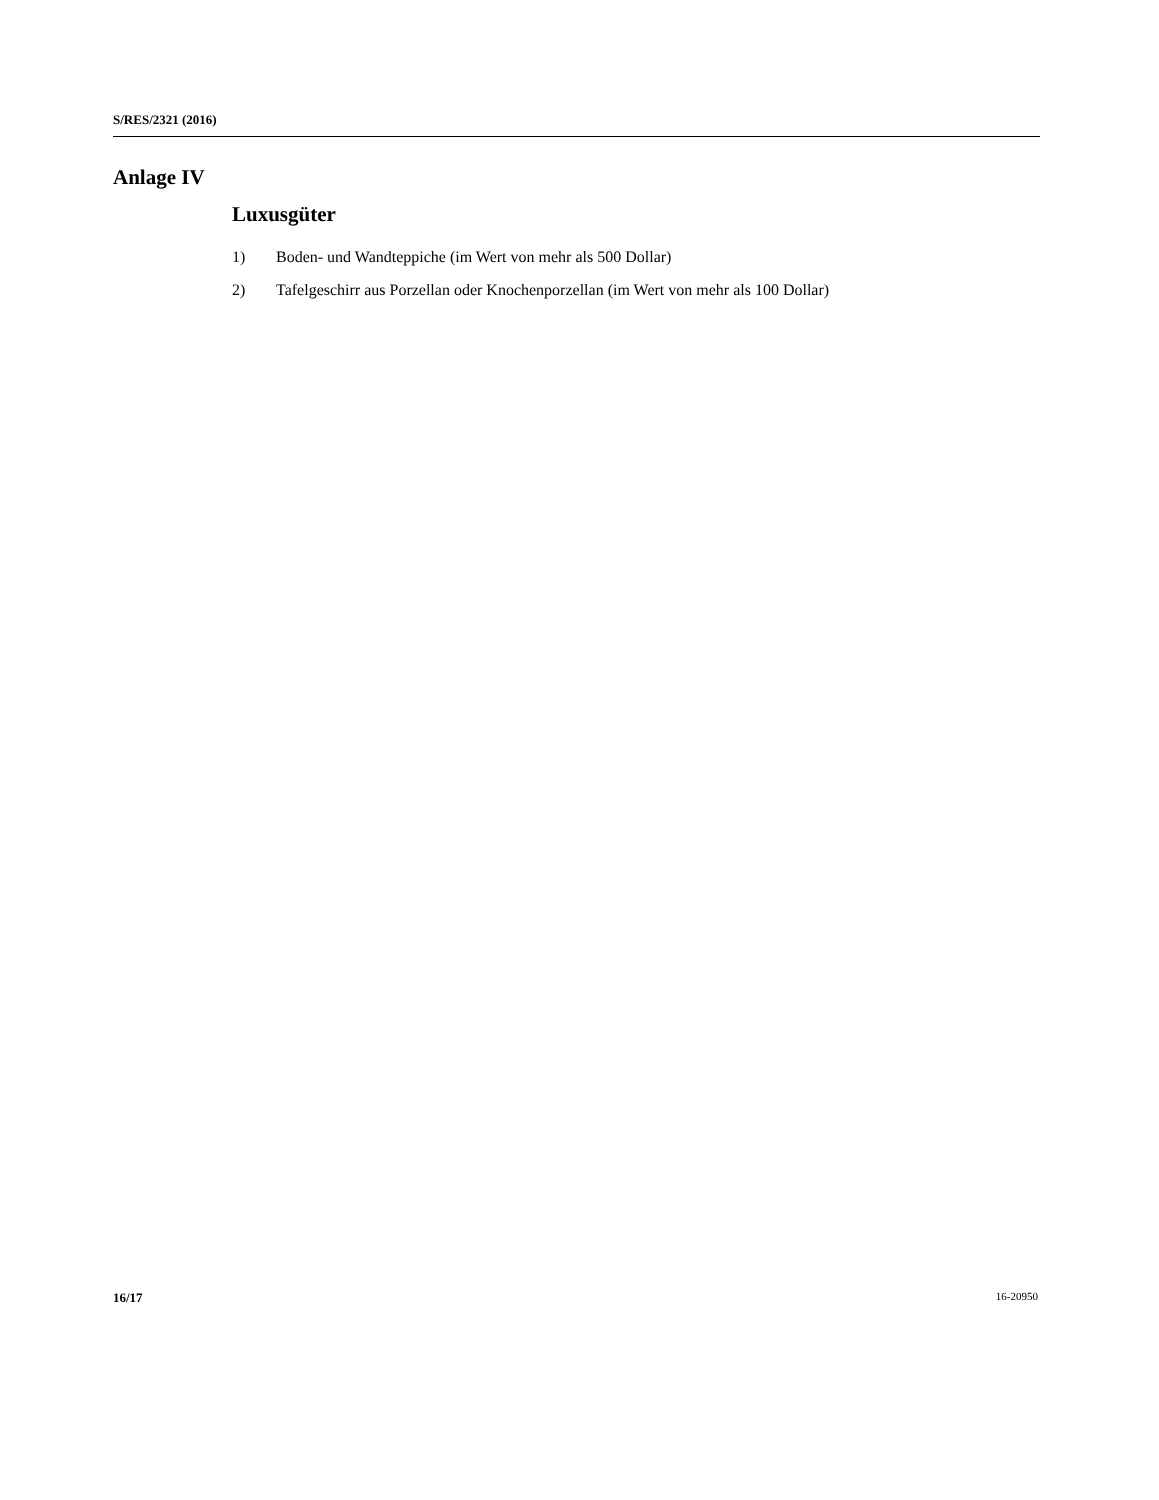S/RES/2321 (2016)
Anlage IV
Luxusgüter
1) Boden- und Wandteppiche (im Wert von mehr als 500 Dollar)
2) Tafelgeschirr aus Porzellan oder Knochenporzellan (im Wert von mehr als 100 Dollar)
16/17 16-20950